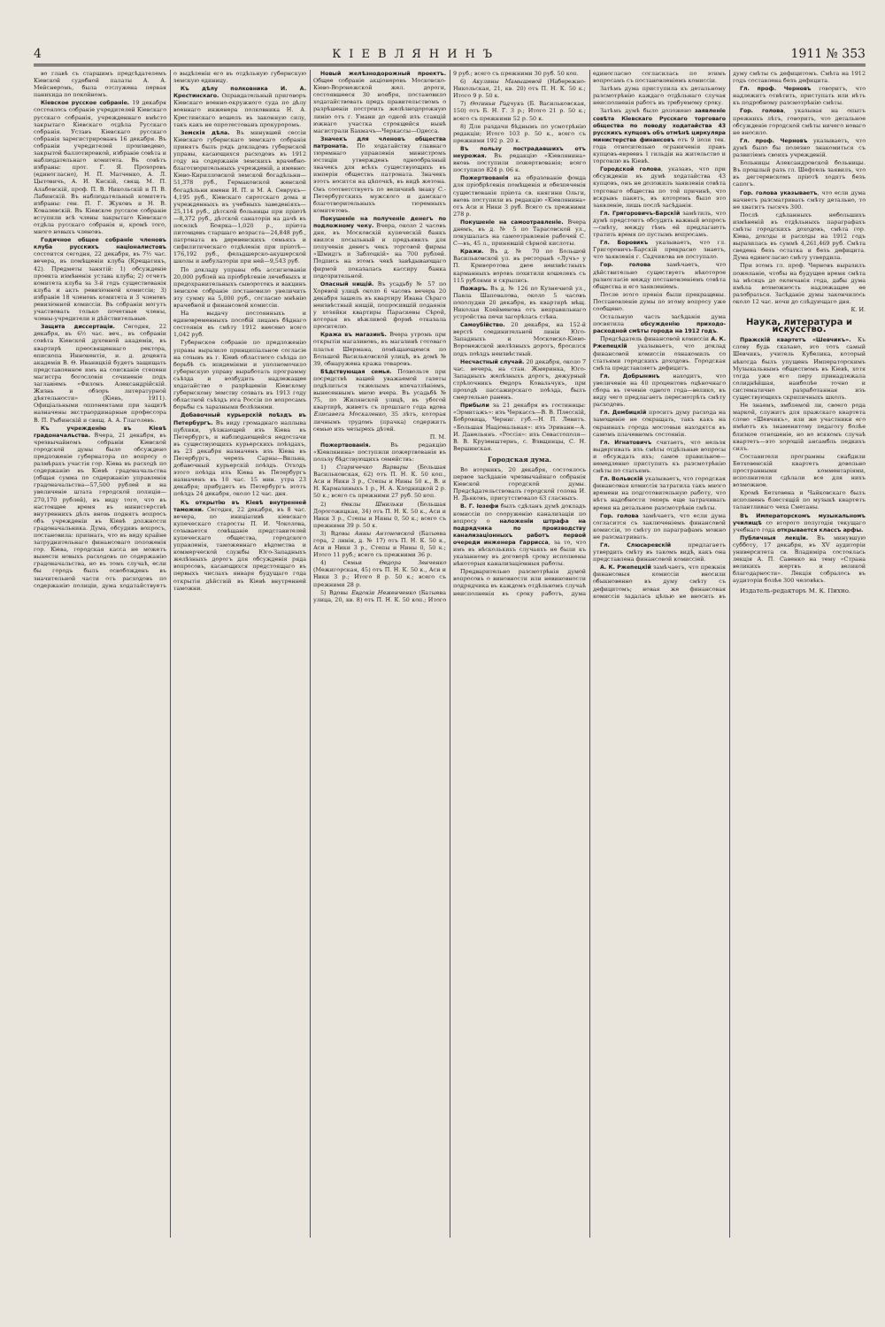4 КІЕВЛЯНИНЪ 1911 № 353
во главѣ съ старшимъ предсѣдателемъ Кіевской судебной палаты А. А. Мейснеромъ, была отслужена первая панихида по покойномъ.
Кіевское русское собраніе. 19 декабря состоялось собраніе учредителей Кіевскаго русскаго собранія, учрежденнаго вмѣсто закрытаго Кіевскаго отдѣла Русскаго собранія. Уставъ Кіевскаго русскаго собранія зарегистрированъ 16 декабря. Въ собраніи учредителей произведено, закрытой баллотировкой, избраніе совѣта и наблюдательнаго комитета. Въ совѣтъ избраны: прот. Г. Я. Прозоровъ (единогласно), Н. П. Матченко, А. Л. Цытовичъ, А. И. Кнскій, свящ. М. П. Алабовскій, проф. П. В. Никольскій и П. В. Лабинскій. Въ наблюдательный комитетъ избраны: ген. П. Г. Жуковъ и Н. В. Ковалевскій. Въ Кіевское русское собраніе вступили всѣ члены закрытаго Кіевскаго отдѣла русскаго собранія и, кромѣ того, много новыхъ членовъ.
Годичное общее собраніе членовъ клуба русскихъ націоналистовъ состоится сегодня, 22 декабря, въ 7½ час. вечера, въ помѣщеніи клуба (Крещатикъ, 42). Предметы занятій: 1) обсужденіе проекта измѣненія устава клуба; 2) отчетъ комитета клуба за 3-й годъ существованія клуба и актъ ревизіонной комиссіи; 3) избраніе 18 членовъ комитета и 3 членовъ ревизіонной комиссіи. Въ собраніи могутъ участвовать только почетные члены, члены-учредители и дѣйствительные.
Защита диссертаціи. Сегодня, 22 декабря, въ 6½ час. веч., въ собраніи совѣта Кіевской духовной академіи, въ квартирѣ преосвященнаго ректора, епископа Иннокентія, и. д. доцента академіи В. Ѳ. Иваницкій будетъ защищать представленное имъ на соисканіе степени магистра богословія сочиненіе подъ заглавіемъ «Филонъ Александрійскій. Жизнь и обзоръ литературной дѣятельности» (Кіевъ, 1911). Офиціальными оппонентами при защитѣ назначены экстраординарные профессора В. П. Рыбинскій и свящ. А. А. Глаголевъ.
Къ учрежденію въ Кіевѣ градоначальства. Вчера, 21 декабря, въ чрезвычайномъ собраніи Кіевской городской думы было обсуждено предложеніе губернатора по вопросу о размѣрахъ участія гор. Кіева въ расходѣ по содержанію въ Кіевѣ градоначальства (общая сумма по содержанію управленія градоначальства—57,500 рублей и на увеличеніе штата городской полиціи—270,170 рублей), въ виду того, что въ настоящее время въ министерствѣ внутреннихъ дѣлъ вновь поднятъ вопросъ объ учрежденіи въ Кіевѣ должности градоначальника. Дума, обсудивъ вопросъ, постановила: признать, что въ виду крайне затруднительнаго финансоваго положенія гор. Кіева, городская касса не можетъ вынести новыхъ расходовъ по содержанію градоначальства, но въ томъ случаѣ, если бы городъ былъ освобожденъ въ значительной части отъ расходовъ по содержанію полиціи, дума ходатайствуетъ о выдѣленіи его въ отдѣльную губернскую земскую единицу.
Къ дѣлу полковника И. А. Крестинскаго. Оправдательный приговоръ Кіевскаго военно-окружного суда по дѣлу военнаго инженера полковника Н. А. Крестинскаго вошелъ въ законную силу, такъ какъ не опротестованъ прокуроромъ.
Земскія дѣла. Въ минувшей сессіи Кіевскаго губернскаго земскаго собранія принятъ былъ рядъ докладовъ губернской управы, касающихся расходовъ въ 1912 году на содержаніе земскихъ врачебно-благотворительныхъ учрежденій, а именно: Кіево-Кирилловской земской богадѣльни—51,378 руб., Гермаковской женской богадѣльни имени И. П. и М. А. Севрукъ—4,195 руб., Кіевскаго сиротскаго дома и учрежденныхъ въ учебныхъ заведеніяхъ—25,114 руб., дѣтской больницы при пріютѣ—8,372 руб., дѣтской санаторіи на дачѣ въ поселкѣ Боярка—1,020 р., пріюта питомцевъ старшаго возраста—24,848 руб., патроната въ деревенскихъ семьяхъ и сифилитическаго отдѣленія при пріютѣ—176,192 руб., фельдшерско-акушерской школы и амбулаторіи при ней—9,543 руб.
По докладу управы объ ассигнованіи 20,000 рублей на пріобрѣтеніе лечебныхъ и предохранительныхъ сыворотокъ и вакцинъ земское собраніе постановило увеличить эту сумму на 5,000 руб., согласно мнѣнію врачебной и финансовой комиссіи.
На выдачу постоянныхъ и единовременныхъ пособій лицамъ бѣднаго состоянія въ смѣту 1912 внесено всего 1,042 руб.
Губернское собраніе по предложенію управы выразило принципіальное согласіе на созывъ въ г. Кіевѣ областного съѣзда по борьбѣ съ эпидеміями и уполномочило губернскую управу выработать программу съѣзда и возбудить надлежащее ходатайство о разрѣшеніи Кіевскому губернскому земству созвать въ 1913 году областной съѣздъ юга Россіи по вопросамъ борьбы съ заразными болѣзнями.
Добавочный курьерскій поѣздъ въ Петербургъ. Въ виду громаднаго наплыва публики, уѣзжающей изъ Кіева въ Петербургъ, и наблюдающейся недостачи въ существующихъ курьерскихъ поѣздахъ, въ 23 декабря назначенъ изъ Кіева въ Петербургъ, черезъ Сарны—Вильна, добавочный курьерскій поѣздъ. Отходъ этого поѣзда изъ Кіева въ Петербургъ назначенъ въ 10 час. 15 мин. утра 23 декабря; прибудетъ въ Петербургъ этотъ поѣздъ 24 декабря, около 12 час. дня.
Къ открытію въ Кіевѣ внутренней таможни. Сегодня, 22 декабря, въ 8 час. вечера, по иниціативѣ кіевскаго купеческаго старосты П. И. Чоколова, созывается совѣщаніе представителей купеческаго общества, городского управленія, таможеннаго вѣдомства и коммерческой службы Юго-Западныхъ желѣзныхъ дорогъ для обсужденія ряда вопросовъ, касающихся предстоящаго въ первыхъ числахъ января будущаго года открытія дѣйствій въ Кіевѣ внутренней таможни.
Новый желѣзнодорожный проектъ. Общее собраніе акціонеровъ Московско-Кіево-Воронежской жел. дороги, состоявшееся 30 ноября, постановило ходатайствовать предъ правительствомъ о разрѣшеніи построить желѣзнодорожную линію отъ г. Умани до одной изъ станцій южнаго участка строящейся нынѣ магистрали Бахмачъ—Черкассы—Одесса.
Значекъ для членовъ общества патроната. По ходатайству главнаго тюремнаго управленія министромъ юстиціи утвержденъ однообразный значекъ для всѣхъ существующихъ въ имперіи обществъ патроната. Значекъ этотъ носится на цѣпочкѣ, въ видѣ жетона. Онъ соответствуетъ по величинѣ знаку С.-Петербургскихъ мужского и дамскаго благотворительныхъ тюремныхъ комитетовъ.
Покушеніе на полученіе денегъ по подложному чеку. Вчера, около 2 часовъ дня, въ Московскій купеческій банкъ явился посыльный и предъявилъ для полученія денегъ чекъ торговой фирмы «Шмидтъ и Заблоцкій» на 700 рублей. Подпись на этомъ чекѣ завѣдывающаго фирмой показалась кассиру банка подозрительной.
Опасный нищій. Въ усадьбу № 57 по Хоревой улицѣ около 6 часовъ вечера 20 декабря зашелъ въ квартиру Ивана Сѣраго неизвѣстный нищій, попросившій подаянія у хозяйки квартиры Параскевы Сѣрой, которая въ вѣжливой формѣ отказала просителю.
Кража въ магазинѣ. Вчера утромъ при открытіи магазиновъ, въ магазинѣ готоваго платья Шермана, помѣщающемся по Большой Васильковской улицѣ, въ домѣ № 39, обнаружена кража товаровъ.
Бѣдствующая семья. Позвольте при посредствѣ вашей уважаемой газеты подѣлиться тяжелымъ впечатлѣніемъ, вынесеннымъ мною вчера. Въ усадьбѣ № 75, по Жилянской улицѣ, въ убогой квартирѣ, живетъ съ прошлаго года вдова Елисавета Москаленко, 35 лѣтъ, которая личнымъ трудомъ (прачка) содержитъ семью изъ четырехъ дѣтей.
П. М.
Пожертвованія. Въ редакцію «Кіевлянина» поступили пожертвованія въ пользу бѣдствующихъ семействъ:
1) Старичечко Варвары (Большая Васильковская, 62) отъ П. Н. К. 50 коп., Аси и Ники 3 р., Степы и Нины 50 к., В. и Н. Кармазиныхъ 1 р., Н. А. Клодницкой 2 р. 50 к.; всего съ прежними 27 руб. 50 коп.
2) Ѳеклы Шнильки (Большая Дорогожицкая, 34) отъ П. Н. К. 50 к., Аси и Ники 3 р., Степы и Нины 0, 50 к.; всего съ прежними 39 р. 50 к.
3) Вдовы Анны Антоновской (Батыева гора, 2 линія, д. № 17) отъ П. Н. К. 50 к., Аси и Ники 3 р., Степы и Нины 0, 50 к.; Итого 11 руб.; всего съ прежними 36 р.
4) Семьи Ѳедора Зенченко (Межигорская, 45) отъ П. Н. К. 50 к., Аси и Ники 3 р.; Итого 8 р. 50 к.; всего съ прежними 28 р.
5) Вдовы Евдокіи Неженченко (Батыева улица, 20, кв. 8) отъ П. Н. К. 50 коп.; Итого 9 руб.; всего съ прежними 30 руб. 50 коп.
6) Акулины Мамышевой (Набережно-Никольская, 21, кв. 20) отъ П. Н. К. 50 к.; Итого 9 р. 50 к.
7) Ѳотиньи Радчукъ (Б. Васильковская, 150) отъ Б. Н. Г. 3 р.; Итого 21 р. 50 к.; всего съ прежними 52 р. 50 к.
8) Для раздачи бѣднымъ по усмотрѣнію редакціи; Итого 103 р. 50 к., всего съ прежними 192 р. 20 к.
Въ пользу пострадавшихъ отъ неурожая. Въ редакцію «Кіевлянина» вновь поступили пожертвованія; всего поступило 824 р. 06 к.
Пожертвованія на образованіе фонда для пріобрѣтенія помѣщенія и обезпеченія существованія пріюта св. княгини Ольги, вновь поступили въ редакцію «Кіевлянина» отъ Аси и Ники 3 руб. Всего съ прежними 278 р.
Покушеніе на самоотравленіе. Вчера днемъ, въ д. № 5 по Тарасовской ул., покушалась на самоотравленіе рабочей С. С—въ, 45 л., принявшій сѣрной кислоты.
Кражи. Въ д. № 70 по Большой Васильковской ул. въ ресторанѣ «Лучъ» у П. Криворотова двое неизвѣстныхъ карманныхъ воровъ похитили кошелекъ съ 115 рублями и скрылись.
Пожаръ. Въ д. № 126 по Кузнечной ул., Павла Шаповалова, около 5 часовъ пополудни 20 декабря, въ квартирѣ мѣщ. Николая Клейменова отъ неправильнаго устройства печи загорѣлась стѣна.
Самоубійство. 20 декабря, на 152-й верстѣ соединительной линіи Юго-Западныхъ и Московско-Кіево-Воронежской желѣзныхъ дорогъ, бросился подъ поѣздъ неизвѣстный.
Несчастный случай. 20 декабря, около 7 час. вечера, на стан. Жмеринка, Юго-Западныхъ желѣзныхъ дорогъ, дежурный стрѣлочникъ Ѳедоръ Ковальчукъ, при проходѣ пассажирскаго поѣзда, былъ смертельно раненъ.
Прибыли за 21 декабря въ гостиницы: «Эрмитажъ»: изъ Черкассъ—В. В. Плесскій, Бобровица, Черниг. губ.—Н. П. Левитъ. «Большая Національная»: изъ Эриванн—А. И. Данельянъ. «Россія»: изъ Севастополя—В. В. Крузенштернъ, с. Взвщинцы, С. Н. Вершинская.
Городская дума.
Во вторникъ, 20 декабря, состоялось первое засѣданіе чрезвычайнаго собранія Кіевской городской думы. Предсѣдательствовалъ городской голова И. Н. Дьяковъ, присутствовало 63 гласныхъ.
В. Г. Іозефи былъ сдѣланъ думѣ докладъ комиссіи по сооруженію канализаціи по вопросу о наложеніи штрафа на подрядчика по производству канализаціонныхъ работъ первой очереди инженера Гаррисса, за то, что имъ въ нѣсколькихъ случаяхъ не были къ указанному въ договорѣ сроку исполнены нѣкоторыя канализаціонныя работы.
Предварительно разсмотрѣнія думой вопросовъ о виновности или невиновности подрядчика въ каждомъ отдѣльномъ случаѣ неисполненія въ сроку работъ, дума единогласно согласилась по этимъ вопросамъ съ постановленіемъ комиссіи.
Затѣмъ дума приступила къ детальному разсмотрѣнію каждаго отдѣльнаго случая неисполненія работъ въ требуемому сроку.
Затѣмъ думѣ было доложено заявленіе совѣта Кіевскаго Русскаго торговаго общества по поводу ходатайства 43 русскихъ купцовъ объ отмѣнѣ циркуляра министерства финансовъ отъ 9 іюля тек. года относительно ограниченія правъ купцовъ-евреевъ 1 гильдіи на жительство и торговлю въ Кіевѣ.
Городской голова, указавъ, что при обсужденіи въ думѣ ходатайства 43 купцовъ, онъ не доложилъ заявленія совѣта торговаго общества по той причинѣ, что вскрывъ пакетъ, въ которомъ было это заявленіе, лишь послѣ засѣданія.
Гл. Григоровичъ-Барскій замѣтилъ, что думѣ предстоитъ обсудить важный вопросъ—смѣту, между тѣмъ ей предлагаютъ тратить время по пустымъ вопросамъ.
Гл. Боровикъ указываетъ, что гл. Григоровичъ-Барскій прекрасно знаетъ, что заявленія г. Садчикова не поступало.
Гор. голова замѣчаетъ, что дѣйствительно существуетъ нѣкоторое разногласіе между постановленіемъ совѣта общества и его заявленіемъ.
После этого пренія были прекращены. Постановленіе думы по этому вопросу уже сообщено.
Остальную часть засѣданія дума посвятила обсужденію приходо-расходной смѣты города на 1912 годъ.
Предсѣдатель финансовой комиссіи А. К. Ржепецкій указываетъ, что доклад финансовой комиссіи ознакомилъ со статьями городскихъ доходовъ. Городская смѣта представляетъ дефицитъ.
Гл. Добрынинъ находитъ, что увеличеніе на 40 процентовъ оцѣночнаго сбора въ теченіе одного года—велико, въ виду чего предлагаетъ пересмотрѣть смѣту расходовъ.
Гл. Дембицкій проситъ думу расхода на замощеніе не сокращать, такъ какъ на окраинахъ города мостовыя находятся въ самомъ плачевномъ состояніи.
Гл. Игнатовичъ считаетъ, что нельзя выдергивать изъ смѣты отдѣльные вопросы и обсуждать ихъ; самое правильное—немедленно приступить къ разсмотрѣнію смѣты по статьямъ.
Гл. Вольвскій указываетъ, что городская финансовая комиссія затратила такъ много времени на подготовительную работу, что нѣтъ надобности теперь еще затрачивать время на детальное разсмотрѣніе смѣты.
Гор. голова замѣчаетъ, что если дума согласится съ заключеніемъ финансовой комиссіи, то смѣту по параграфамъ можно не разсматривать.
Гл. Слюсаревскій предлагаетъ утвердить смѣту въ такомъ видѣ, какъ она представлена финансовой комиссіей.
А. К. Ржепецкій замѣчаетъ, что прежнія финансовыя комиссіи вносили обыкновенно въ думу смѣту съ дефицитомъ; новая же финансовая комиссія задалась цѣлью не вносить въ думу смѣты съ дефицитомъ. Смѣта на 1912 годъ составлена безъ дефицита.
Гл. проф. Черновъ говоритъ, что надлежитъ отвѣтить, приступать или нѣтъ къ подробному разсмотрѣнію смѣты.
Гор. голова, указывая на опытъ прежнихъ лѣтъ, говоритъ, что детальное обсужденіе городской смѣты ничего новаго не вносило.
Гл. проф. Черновъ указываетъ, что думѣ было бы полезно знакомиться съ развитіемъ своихъ учрежденій.
Больницы Александровской больницы. Въ прошлый разъ гл. Шефтель заявилъ, что въ дегтеревскомъ пріютѣ ходятъ безъ сапогъ.
Гор. голова указываетъ, что если дума начнетъ разсматривать смѣту детально, то не хватитъ тысячъ 300.
Послѣ сдѣланныхъ небольшихъ измѣненій въ отдѣльныхъ параграфахъ смѣты городскихъ доходовъ, смѣта гор. Кіева, доходы и расходы на 1912 годъ выразилась въ суммѣ 4,261,469 руб. Смѣта сведена безъ остатка и безъ дефицита. Дума единогласно смѣту утвердила.
При этомъ гл. проф. Черновъ выразилъ пожеланіе, чтобы на будущее время смѣта за мѣсяцъ до окончанія года, дабы дума имѣла возможность надлежащее ее разобраться. Засѣданіе думы закончилось около 12 час. ночи до слѣдующаго дня.
К. И.
Наука, литература и искусство.
Пражскій квартетъ «Шевчикъ». Къ слову будь сказано, это тотъ самый Шевчикъ, учитель Кубелика, который нѣкогда былъ упущенъ Императорскимъ Музыкальнымъ обществомъ въ Кіевѣ, хотя тогда уже его перу принадлежала солиднѣйшая, наиболѣе точно и систематично разработанная изъ существующихъ скрипичныхъ школъ.
Не знаемъ, эмблемой ли, своего рода маркой, служитъ для пражскаго квартета слово «Шевчикъ», или же участники его имѣютъ къ знаменитому педагогу болѣе близкое отношеніе, но во всякомъ случаѣ квартетъ—это хорошій ансамбль педкихъ силъ.
Составители программы снабдили Бетховенскій квартетъ довольно пространными комментаріями, исполнители сдѣлали все для нихъ возможное.
Кромѣ Бетховена и Чайковскаго былъ исполненъ блестящій по музыкѣ квартетъ талантливаго чеха Сметаны.
Въ Императорскомъ музыкальномъ училищѣ со второго полугодія текущаго учебнаго года открывается классъ арфы.
Публичныя лекціи. Въ минувшую субботу, 17 декабря, въ XV аудиторіи университета св. Владиміра состоялась лекція А. П. Савенко на тему «Страна великихъ жертвъ и великой благодарности». Лекція собралось въ аудиторіи болѣе 300 человѣкъ.
Издатель-редакторъ М. К. Пихно.